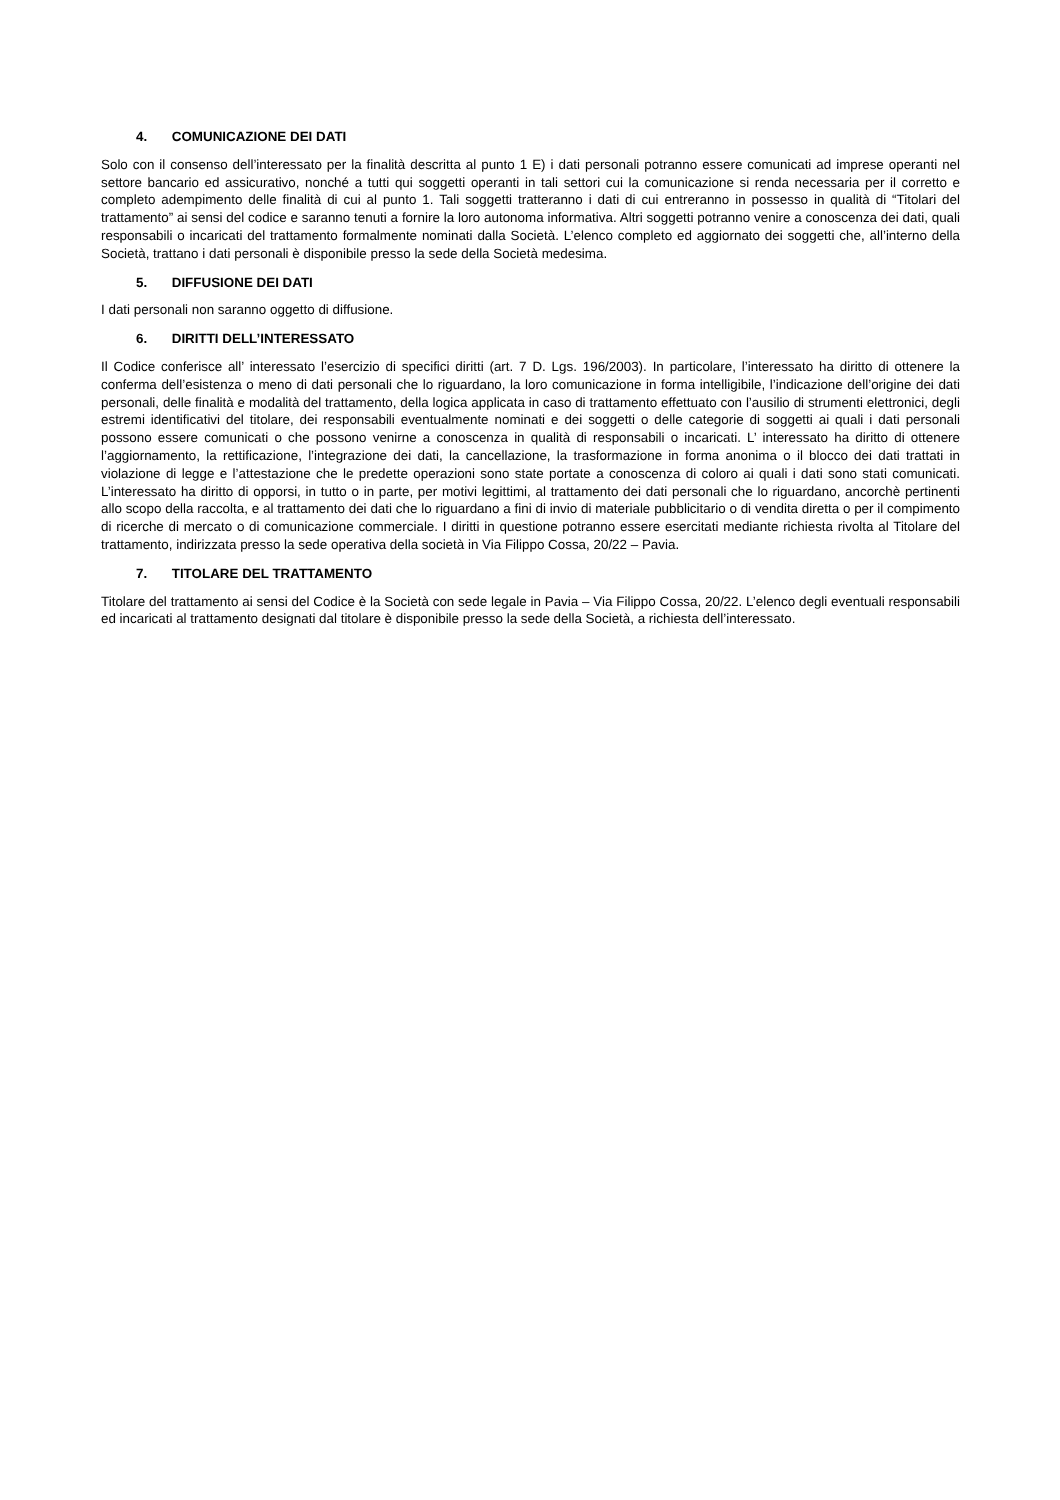4. COMUNICAZIONE DEI DATI
Solo con il consenso dell’interessato per la finalità descritta al punto 1 E) i dati personali potranno essere comunicati ad imprese operanti nel settore bancario ed assicurativo, nonché a tutti qui soggetti operanti in tali settori cui la comunicazione si renda necessaria per il corretto e completo adempimento delle finalità di cui al punto 1. Tali soggetti tratteranno i dati di cui entreranno in possesso in qualità di “Titolari del trattamento” ai sensi del codice e saranno tenuti a fornire la loro autonoma informativa. Altri soggetti potranno venire a conoscenza dei dati, quali responsabili o incaricati del trattamento formalmente nominati dalla Società. L’elenco completo ed aggiornato dei soggetti che, all’interno della Società, trattano i dati personali è disponibile presso la sede della Società medesima.
5. DIFFUSIONE DEI DATI
I dati personali non saranno oggetto di diffusione.
6. DIRITTI DELL’INTERESSATO
Il Codice conferisce all’ interessato l’esercizio di specifici diritti (art. 7 D. Lgs. 196/2003). In particolare, l’interessato ha diritto di ottenere la conferma dell’esistenza o meno di dati personali che lo riguardano, la loro comunicazione in forma intelligibile, l’indicazione dell’origine dei dati personali, delle finalità e modalità del trattamento, della logica applicata in caso di trattamento effettuato con l’ausilio di strumenti elettronici, degli estremi identificativi del titolare, dei responsabili eventualmente nominati e dei soggetti o delle categorie di soggetti ai quali i dati personali possono essere comunicati o che possono venirne a conoscenza in qualità di responsabili o incaricati. L’ interessato ha diritto di ottenere l’aggiornamento, la rettificazione, l’integrazione dei dati, la cancellazione, la trasformazione in forma anonima o il blocco dei dati trattati in violazione di legge e l’attestazione che le predette operazioni sono state portate a conoscenza di coloro ai quali i dati sono stati comunicati. L’interessato ha diritto di opporsi, in tutto o in parte, per motivi legittimi, al trattamento dei dati personali che lo riguardano, ancorchè pertinenti allo scopo della raccolta, e al trattamento dei dati che lo riguardano a fini di invio di materiale pubblicitario o di vendita diretta o per il compimento di ricerche di mercato o di comunicazione commerciale. I diritti in questione potranno essere esercitati mediante richiesta rivolta al Titolare del trattamento, indirizzata presso la sede operativa della società in Via Filippo Cossa, 20/22 – Pavia.
7. TITOLARE DEL TRATTAMENTO
Titolare del trattamento ai sensi del Codice è la Società con sede legale in Pavia – Via Filippo Cossa, 20/22. L’elenco degli eventuali responsabili ed incaricati al trattamento designati dal titolare è disponibile presso la sede della Società, a richiesta dell’interessato.